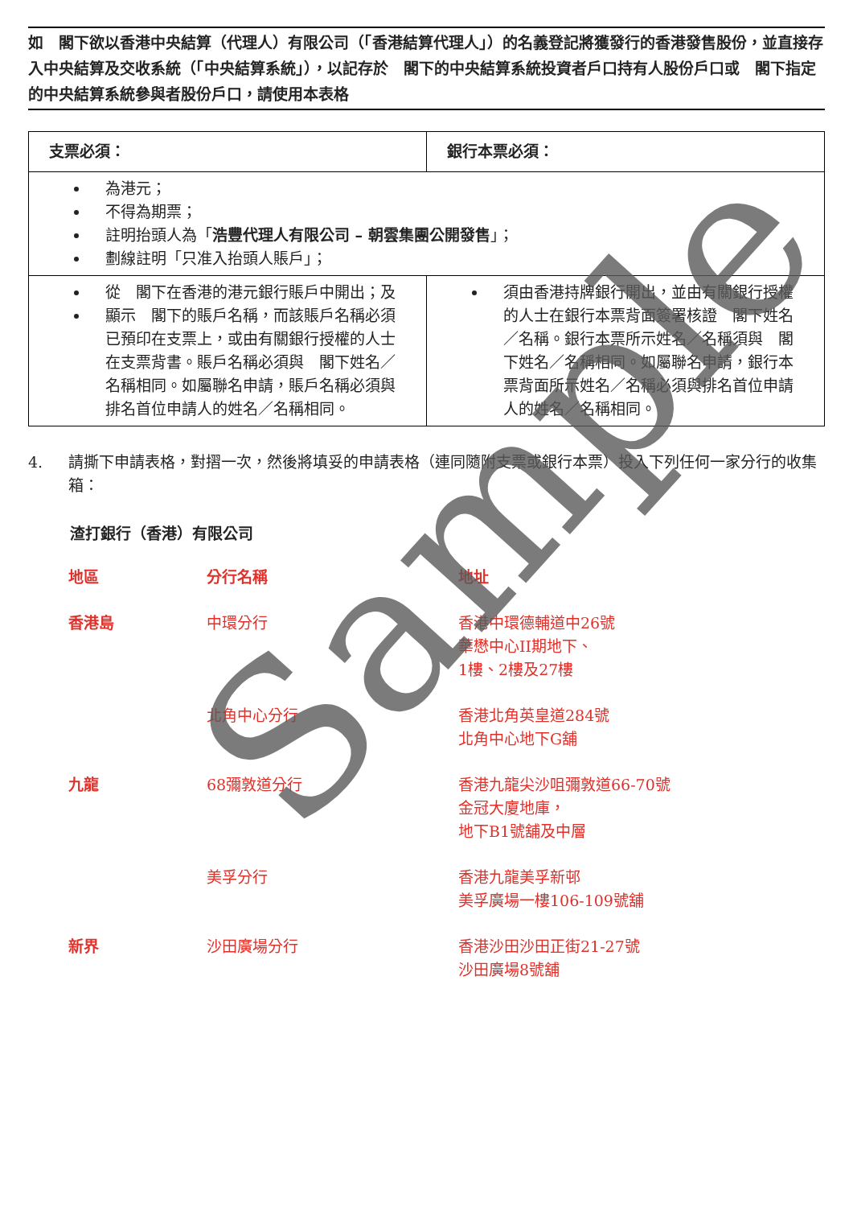如　閣下欲以香港中央結算（代理人）有限公司（「香港結算代理人」）的名義登記將獲發行的香港發售股份，並直接存入中央結算及交收系統（「中央結算系統」），以記存於　閣下的中央結算系統投資者戶口持有人股份戶口或　閣下指定的中央結算系統參與者股份戶口，請使用本表格
| 支票必須： | 銀行本票必須： |
| --- | --- |
| 為港元； 不得為期票； 註明抬頭人為「 浩豐代理人有限公司 – 朝雲集團公開發售 」； 劃線註明「只准入抬頭人賬戶」； | |
| 從 閣下在香港的港元銀行賬戶中開出；及 顯示 閣下的賬戶名稱，而該賬戶名稱必須已預印在支票上，或由有關銀行授權的人士在支票背書。賬戶名稱必須與 閣下姓名／名稱相同。如屬聯名申請，賬戶名稱必須與排名首位申請人的姓名／名稱相同。 | 須由香港持牌銀行開出，並由有關銀行授權的人士在銀行本票背面簽署核證 閣下姓名／名稱。銀行本票所示姓名／名稱須與 閣下姓名／名稱相同。如屬聯名申請，銀行本票背面所示姓名／名稱必須與排名首位申請人的姓名／名稱相同。 |
4. 請撕下申請表格，對摺一次，然後將填妥的申請表格（連同隨附支票或銀行本票）投入下列任何一家分行的收集箱：
渣打銀行（香港）有限公司
| 地區 | 分行名稱 | 地址 |
| --- | --- | --- |
| 香港島 | 中環分行 | 香港中環德輔道中26號 華懋中心II期地下、 1樓、2樓及27樓 |
| | 北角中心分行 | 香港北角英皇道284號 北角中心地下G舖 |
| 九龍 | 68彌敦道分行 | 香港九龍尖沙咀彌敦道66-70號 金冠大廈地庫， 地下B1號舖及中層 |
| | 美孚分行 | 香港九龍美孚新邨 美孚廣場一樓106-109號舖 |
| 新界 | 沙田廣場分行 | 香港沙田沙田正街21-27號 沙田廣場8號舖 |
Sample